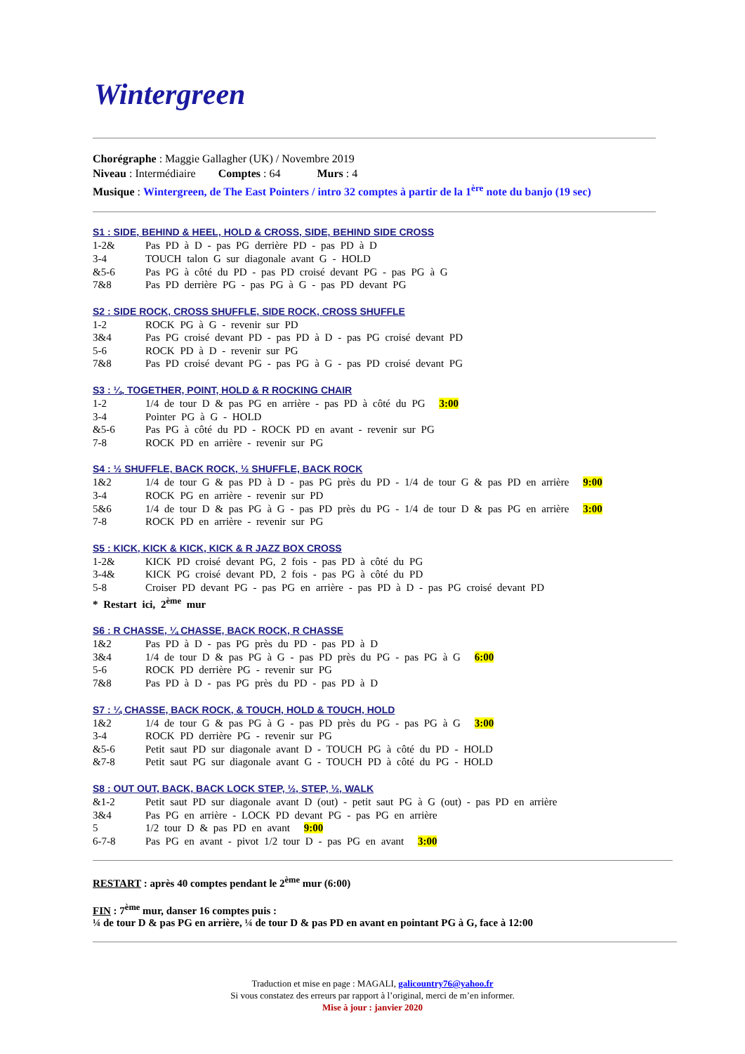Wintergreen
Chorégraphe : Maggie Gallagher (UK) / Novembre 2019
Niveau : Intermédiaire Comptes : 64 Murs : 4
Musique : Wintergreen, de The East Pointers / intro 32 comptes à partir de la 1<sup>ère</sup> note du banjo (19 sec)
S1 : SIDE, BEHIND & HEEL, HOLD & CROSS, SIDE, BEHIND SIDE CROSS
| 1-2& | Pas PD à D - pas PG derrière PD - pas PD à D |
| 3-4 | TOUCH talon G sur diagonale avant G - HOLD |
| &5-6 | Pas PG à côté du PD - pas PD croisé devant PG - pas PG à G |
| 7&8 | Pas PD derrière PG - pas PG à G - pas PD devant PG |
S2 : SIDE ROCK, CROSS SHUFFLE, SIDE ROCK, CROSS SHUFFLE
| 1-2 | ROCK PG à G - revenir sur PD |
| 3&4 | Pas PG croisé devant PD - pas PD à D - pas PG croisé devant PD |
| 5-6 | ROCK PD à D - revenir sur PG |
| 7&8 | Pas PD croisé devant PG - pas PG à G - pas PD croisé devant PG |
S3 : ¼, TOGETHER, POINT, HOLD & R ROCKING CHAIR
| 1-2 | 1/4 de tour D & pas PG en arrière - pas PD à côté du PG 3:00 |
| 3-4 | Pointer PG à G - HOLD |
| &5-6 | Pas PG à côté du PD - ROCK PD en avant - revenir sur PG |
| 7-8 | ROCK PD en arrière - revenir sur PG |
S4 : ½ SHUFFLE, BACK ROCK, ½ SHUFFLE, BACK ROCK
| 1&2 | 1/4 de tour G & pas PD à D - pas PG près du PD - 1/4 de tour G & pas PD en arrière 9:00 |
| 3-4 | ROCK PG en arrière - revenir sur PD |
| 5&6 | 1/4 de tour D & pas PG à G - pas PD près du PG - 1/4 de tour D & pas PG en arrière 3:00 |
| 7-8 | ROCK PD en arrière - revenir sur PG |
S5 : KICK, KICK & KICK, KICK & R JAZZ BOX CROSS
| 1-2& | KICK PD croisé devant PG, 2 fois - pas PD à côté du PG |
| 3-4& | KICK PG croisé devant PD, 2 fois - pas PG à côté du PD |
| 5-8 | Croiser PD devant PG - pas PG en arrière - pas PD à D - pas PG croisé devant PD |
| * Restart ici, 2<sup>ème</sup> mur | |
S6 : R CHASSE, ¼ CHASSE, BACK ROCK, R CHASSE
| 1&2 | Pas PD à D - pas PG près du PD - pas PD à D |
| 3&4 | 1/4 de tour D & pas PG à G - pas PD près du PG - pas PG à G 6:00 |
| 5-6 | ROCK PD derrière PG - revenir sur PG |
| 7&8 | Pas PD à D - pas PG près du PD - pas PD à D |
S7 : ¼ CHASSE, BACK ROCK, & TOUCH, HOLD & TOUCH, HOLD
| 1&2 | 1/4 de tour G & pas PG à G - pas PD près du PG - pas PG à G 3:00 |
| 3-4 | ROCK PD derrière PG - revenir sur PG |
| &5-6 | Petit saut PD sur diagonale avant D - TOUCH PG à côté du PD - HOLD |
| &7-8 | Petit saut PG sur diagonale avant G - TOUCH PD à côté du PG - HOLD |
S8 : OUT OUT, BACK, BACK LOCK STEP, ½, STEP, ½, WALK
| &1-2 | Petit saut PD sur diagonale avant D (out) - petit saut PG à G (out) - pas PD en arrière |
| 3&4 | Pas PG en arrière - LOCK PD devant PG - pas PG en arrière |
| 5 | 1/2 tour D & pas PD en avant 9:00 |
| 6-7-8 | Pas PG en avant - pivot 1/2 tour D - pas PG en avant 3:00 |
RESTART : après 40 comptes pendant le 2<sup>ème</sup> mur (6:00)
FIN : 7<sup>ème</sup> mur, danser 16 comptes puis :
¼ de tour D & pas PG en arrière, ¼ de tour D & pas PD en avant en pointant PG à G, face à 12:00
Traduction et mise en page : MAGALI, galicountry76@yahoo.fr
Si vous constatez des erreurs par rapport à l’original, merci de m’en informer.
Mise à jour : janvier 2020